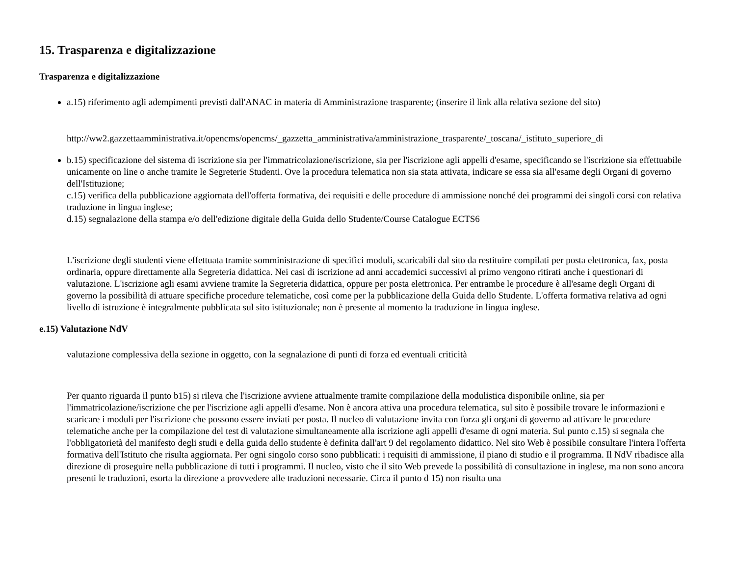15. Trasparenza e digitalizzazione
Trasparenza e digitalizzazione
a.15) riferimento agli adempimenti previsti dall'ANAC in materia di Amministrazione trasparente; (inserire il link alla relativa sezione del sito)
http://ww2.gazzettaamministrativa.it/opencms/opencms/_gazzetta_amministrativa/amministrazione_trasparente/_toscana/_istituto_superiore_di
b.15) specificazione del sistema di iscrizione sia per l'immatricolazione/iscrizione, sia per l'iscrizione agli appelli d'esame, specificando se l'iscrizione sia effettuabile unicamente on line o anche tramite le Segreterie Studenti. Ove la procedura telematica non sia stata attivata, indicare se essa sia all'esame degli Organi di governo dell'Istituzione;
c.15) verifica della pubblicazione aggiornata dell'offerta formativa, dei requisiti e delle procedure di ammissione nonché dei programmi dei singoli corsi con relativa traduzione in lingua inglese;
d.15) segnalazione della stampa e/o dell'edizione digitale della Guida dello Studente/Course Catalogue ECTS6
L'iscrizione degli studenti viene effettuata tramite somministrazione di specifici moduli, scaricabili dal sito da restituire compilati per posta elettronica, fax, posta ordinaria, oppure direttamente alla Segreteria didattica. Nei casi di iscrizione ad anni accademici successivi al primo vengono ritirati anche i questionari di valutazione. L'iscrizione agli esami avviene tramite la Segreteria didattica, oppure per posta elettronica. Per entrambe le procedure è all'esame degli Organi di governo la possibilità di attuare specifiche procedure telematiche, così come per la pubblicazione della Guida dello Studente. L'offerta formativa relativa ad ogni livello di istruzione è integralmente pubblicata sul sito istituzionale; non è presente al momento la traduzione in lingua inglese.
e.15) Valutazione NdV
valutazione complessiva della sezione in oggetto, con la segnalazione di punti di forza ed eventuali criticità
Per quanto riguarda il punto b15) si rileva che l'iscrizione avviene attualmente tramite compilazione della modulistica disponibile online, sia per l'immatricolazione/iscrizione che per l'iscrizione agli appelli d'esame. Non è ancora attiva una procedura telematica, sul sito è possibile trovare le informazioni e scaricare i moduli per l'iscrizione che possono essere inviati per posta. Il nucleo di valutazione invita con forza gli organi di governo ad attivare le procedure telematiche anche per la compilazione del test di valutazione simultaneamente alla iscrizione agli appelli d'esame di ogni materia. Sul punto c.15) si segnala che l'obbligatorietà del manifesto degli studi e della guida dello studente è definita dall'art 9 del regolamento didattico. Nel sito Web è possibile consultare l'intera l'offerta formativa dell'Istituto che risulta aggiornata. Per ogni singolo corso sono pubblicati: i requisiti di ammissione, il piano di studio e il programma. Il NdV ribadisce alla direzione di proseguire nella pubblicazione di tutti i programmi. Il nucleo, visto che il sito Web prevede la possibilità di consultazione in inglese, ma non sono ancora presenti le traduzioni, esorta la direzione a provvedere alle traduzioni necessarie. Circa il punto d 15) non risulta una